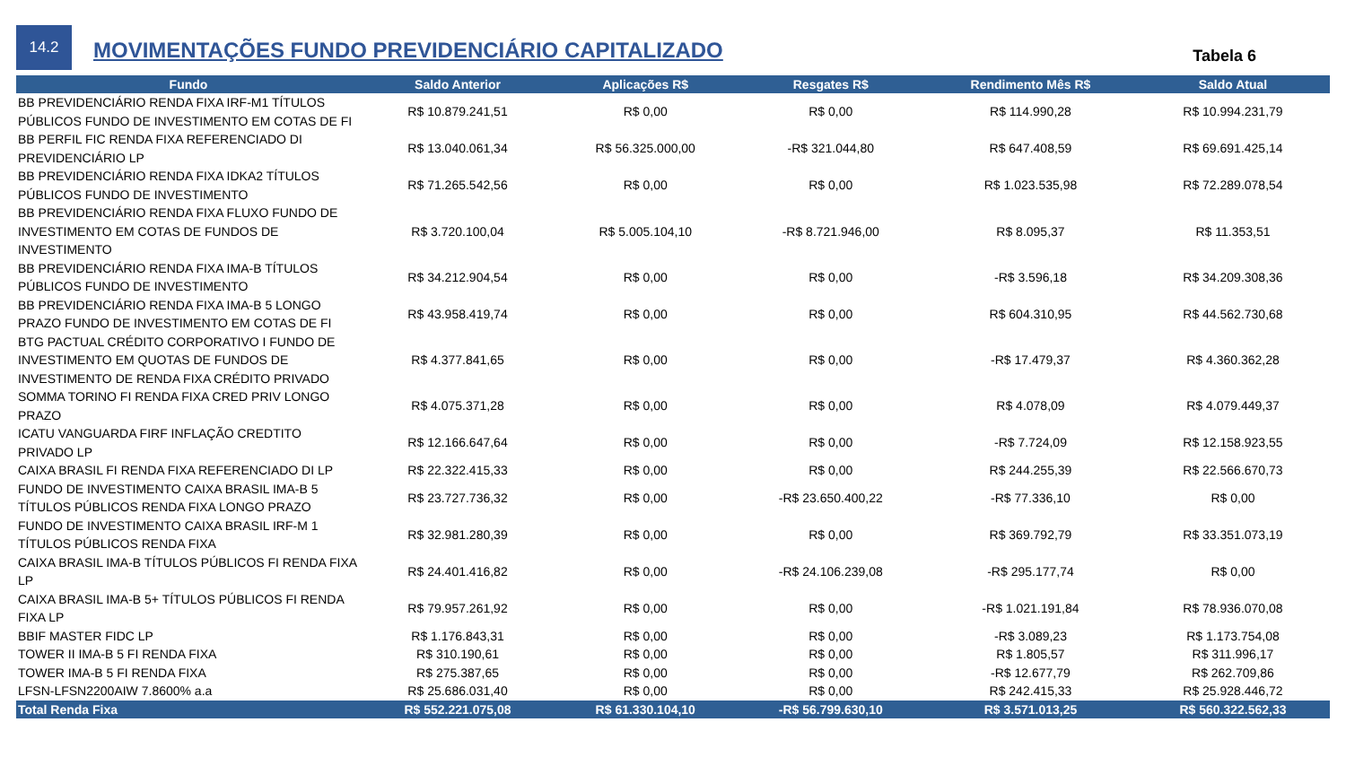14.2
MOVIMENTAÇÕES FUNDO PREVIDENCIÁRIO CAPITALIZADO
Tabela 6
| Fundo | Saldo Anterior | Aplicações R$ | Resgates R$ | Rendimento Mês R$ | Saldo Atual |
| --- | --- | --- | --- | --- | --- |
| BB PREVIDENCIÁRIO RENDA FIXA IRF-M1 TÍTULOS PÚBLICOS FUNDO DE INVESTIMENTO EM COTAS DE FI | R$ 10.879.241,51 | R$ 0,00 | R$ 0,00 | R$ 114.990,28 | R$ 10.994.231,79 |
| BB PERFIL FIC RENDA FIXA REFERENCIADO DI PREVIDENCIÁRIO LP | R$ 13.040.061,34 | R$ 56.325.000,00 | -R$ 321.044,80 | R$ 647.408,59 | R$ 69.691.425,14 |
| BB PREVIDENCIÁRIO RENDA FIXA IDKA2 TÍTULOS PÚBLICOS FUNDO DE INVESTIMENTO | R$ 71.265.542,56 | R$ 0,00 | R$ 0,00 | R$ 1.023.535,98 | R$ 72.289.078,54 |
| BB PREVIDENCIÁRIO RENDA FIXA FLUXO FUNDO DE INVESTIMENTO EM COTAS DE FUNDOS DE INVESTIMENTO | R$ 3.720.100,04 | R$ 5.005.104,10 | -R$ 8.721.946,00 | R$ 8.095,37 | R$ 11.353,51 |
| BB PREVIDENCIÁRIO RENDA FIXA IMA-B TÍTULOS PÚBLICOS FUNDO DE INVESTIMENTO | R$ 34.212.904,54 | R$ 0,00 | R$ 0,00 | -R$ 3.596,18 | R$ 34.209.308,36 |
| BB PREVIDENCIÁRIO RENDA FIXA IMA-B 5 LONGO PRAZO FUNDO DE INVESTIMENTO EM COTAS DE FI | R$ 43.958.419,74 | R$ 0,00 | R$ 0,00 | R$ 604.310,95 | R$ 44.562.730,68 |
| BTG PACTUAL CRÉDITO CORPORATIVO I FUNDO DE INVESTIMENTO EM QUOTAS DE FUNDOS DE INVESTIMENTO DE RENDA FIXA CRÉDITO PRIVADO | R$ 4.377.841,65 | R$ 0,00 | R$ 0,00 | -R$ 17.479,37 | R$ 4.360.362,28 |
| SOMMA TORINO FI RENDA FIXA CRED PRIV LONGO PRAZO | R$ 4.075.371,28 | R$ 0,00 | R$ 0,00 | R$ 4.078,09 | R$ 4.079.449,37 |
| ICATU VANGUARDA FIRF INFLAÇÃO CREDTITO PRIVADO LP | R$ 12.166.647,64 | R$ 0,00 | R$ 0,00 | -R$ 7.724,09 | R$ 12.158.923,55 |
| CAIXA BRASIL FI RENDA FIXA REFERENCIADO DI LP | R$ 22.322.415,33 | R$ 0,00 | R$ 0,00 | R$ 244.255,39 | R$ 22.566.670,73 |
| FUNDO DE INVESTIMENTO CAIXA BRASIL IMA-B 5 TÍTULOS PÚBLICOS RENDA FIXA LONGO PRAZO | R$ 23.727.736,32 | R$ 0,00 | -R$ 23.650.400,22 | -R$ 77.336,10 | R$ 0,00 |
| FUNDO DE INVESTIMENTO CAIXA BRASIL IRF-M 1 TÍTULOS PÚBLICOS RENDA FIXA | R$ 32.981.280,39 | R$ 0,00 | R$ 0,00 | R$ 369.792,79 | R$ 33.351.073,19 |
| CAIXA BRASIL IMA-B TÍTULOS PÚBLICOS FI RENDA FIXA LP | R$ 24.401.416,82 | R$ 0,00 | -R$ 24.106.239,08 | -R$ 295.177,74 | R$ 0,00 |
| CAIXA BRASIL IMA-B 5+ TÍTULOS PÚBLICOS FI RENDA FIXA LP | R$ 79.957.261,92 | R$ 0,00 | R$ 0,00 | -R$ 1.021.191,84 | R$ 78.936.070,08 |
| BBIF MASTER FIDC LP | R$ 1.176.843,31 | R$ 0,00 | R$ 0,00 | -R$ 3.089,23 | R$ 1.173.754,08 |
| TOWER II IMA-B 5 FI RENDA FIXA | R$ 310.190,61 | R$ 0,00 | R$ 0,00 | R$ 1.805,57 | R$ 311.996,17 |
| TOWER IMA-B 5 FI RENDA FIXA | R$ 275.387,65 | R$ 0,00 | R$ 0,00 | -R$ 12.677,79 | R$ 262.709,86 |
| LFSN-LFSN2200AIW 7.8600% a.a | R$ 25.686.031,40 | R$ 0,00 | R$ 0,00 | R$ 242.415,33 | R$ 25.928.446,72 |
| Total Renda Fixa | R$ 552.221.075,08 | R$ 61.330.104,10 | -R$ 56.799.630,10 | R$ 3.571.013,25 | R$ 560.322.562,33 |